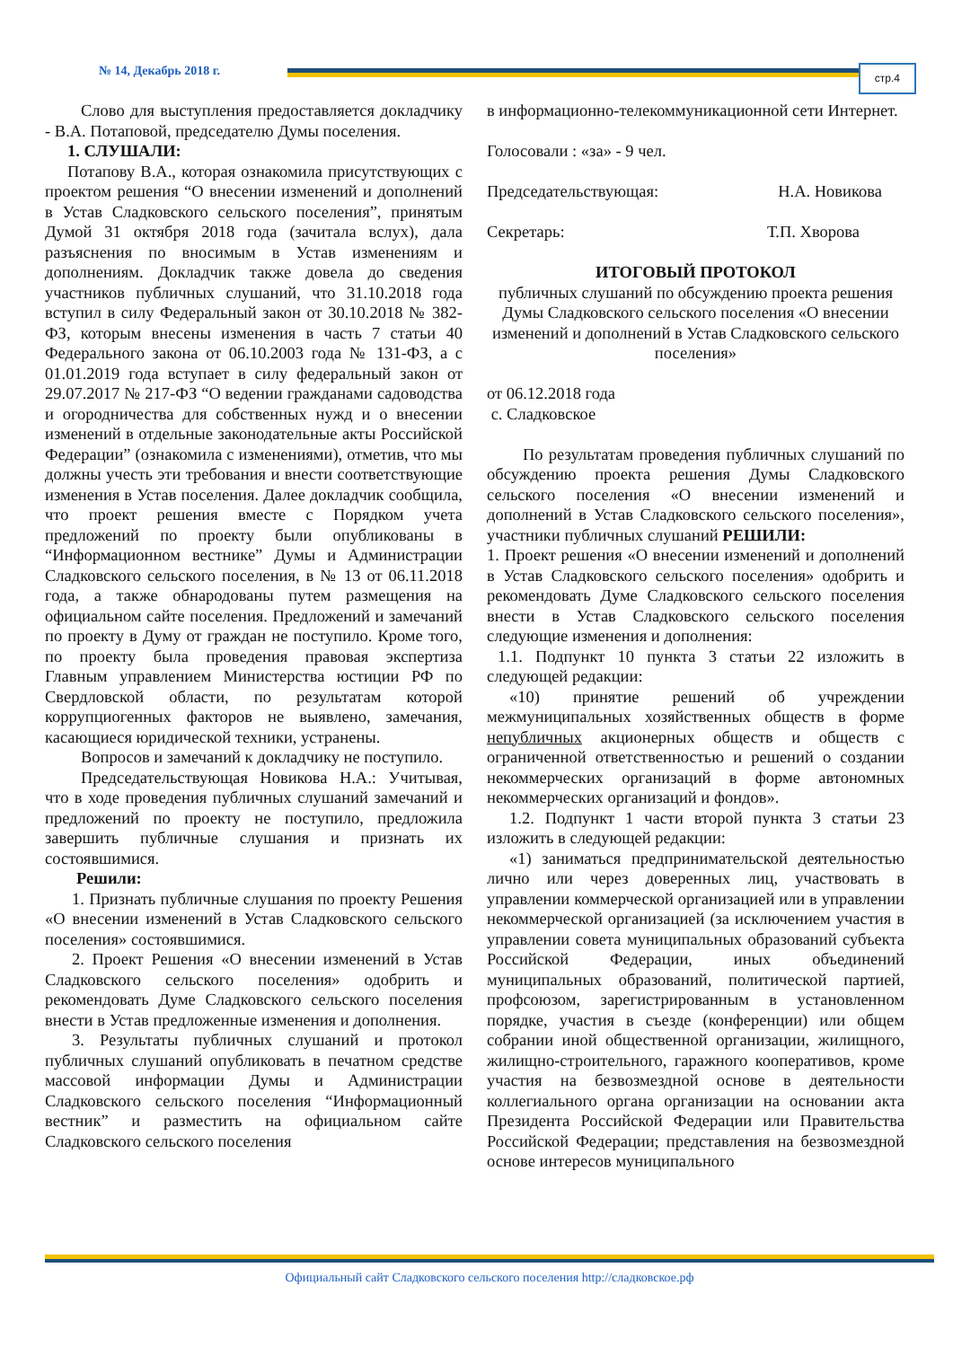№ 14, Декабрь 2018 г. стр.4
Слово для выступления предоставляется докладчику - В.А. Потаповой, председателю Думы поселения.
1. СЛУШАЛИ:
Потапову В.А., которая ознакомила присутствующих с проектом решения “О внесении изменений и дополнений в Устав Сладковского сельского поселения”, принятым Думой 31 октября 2018 года (зачитала вслух), дала разъяснения по вносимым в Устав изменениям и дополнениям. Докладчик также довела до сведения участников публичных слушаний, что 31.10.2018 года вступил в силу Федеральный закон от 30.10.2018 № 382-ФЗ, которым внесены изменения в часть 7 статьи 40 Федерального закона от 06.10.2003 года № 131-ФЗ, а с 01.01.2019 года вступает в силу федеральный закон от 29.07.2017 № 217-ФЗ “О ведении гражданами садоводства и огородничества для собственных нужд и о внесении изменений в отдельные законодательные акты Российской Федерации” (ознакомила с изменениями), отметив, что мы должны учесть эти требования и внести соответствующие изменения в Устав поселения. Далее докладчик сообщила, что проект решения вместе с Порядком учета предложений по проекту были опубликованы в “Информационном вестнике” Думы и Администрации Сладковского сельского поселения, в № 13 от 06.11.2018 года, а также обнародованы путем размещения на официальном сайте поселения. Предложений и замечаний по проекту в Думу от граждан не поступило. Кроме того, по проекту была проведения правовая экспертиза Главным управлением Министерства юстиции РФ по Свердловской области, по результатам которой коррупциогенных факторов не выявлено, замечания, касающиеся юридической техники, устранены.
Вопросов и замечаний к докладчику не поступило.
Председательствующая Новикова Н.А.: Учитывая, что в ходе проведения публичных слушаний замечаний и предложений по проекту не поступило, предложила завершить публичные слушания и признать их состоявшимися.
Решили:
1. Признать публичные слушания по проекту Решения «О внесении изменений в Устав Сладковского сельского поселения» состоявшимися.
2. Проект Решения «О внесении изменений в Устав Сладковского сельского поселения» одобрить и рекомендовать Думе Сладковского сельского поселения внести в Устав предложенные изменения и дополнения.
3. Результаты публичных слушаний и протокол публичных слушаний опубликовать в печатном средстве массовой информации Думы и Администрации Сладковского сельского поселения “Информационный вестник” и разместить на официальном сайте Сладковского сельского поселения
в информационно-телекоммуникационной сети Интернет.
Голосовали : «за» - 9 чел.
Председательствующая: Н.А. Новикова
Секретарь: Т.П. Хворова
ИТОГОВЫЙ ПРОТОКОЛ
публичных слушаний по обсуждению проекта решения Думы Сладковского сельского поселения «О внесении изменений и дополнений в Устав Сладковского сельского поселения»
от 06.12.2018 года
с. Сладковское
По результатам проведения публичных слушаний по обсуждению проекта решения Думы Сладковского сельского поселения «О внесении изменений и дополнений в Устав Сладковского сельского поселения», участники публичных слушаний РЕШИЛИ:
1. Проект решения «О внесении изменений и дополнений в Устав Сладковского сельского поселения» одобрить и рекомендовать Думе Сладковского сельского поселения внести в Устав Сладковского сельского поселения следующие изменения и дополнения:
1.1. Подпункт 10 пункта 3 статьи 22 изложить в следующей редакции:
«10) принятие решений об учреждении межмуниципальных хозяйственных обществ в форме непубличных акционерных обществ и обществ с ограниченной ответственностью и решений о создании некоммерческих организаций в форме автономных некоммерческих организаций и фондов».
1.2. Подпункт 1 части второй пункта 3 статьи 23 изложить в следующей редакции:
«1) заниматься предпринимательской деятельностью лично или через доверенных лиц, участвовать в управлении коммерческой организацией или в управлении некоммерческой организацией (за исключением участия в управлении совета муниципальных образований субъекта Российской Федерации, иных объединений муниципальных образований, политической партией, профсоюзом, зарегистрированным в установленном порядке, участия в съезде (конференции) или общем собрании иной общественной организации, жилищного, жилищно-строительного, гаражного кооперативов, кроме участия на безвозмездной основе в деятельности коллегиального органа организации на основании акта Президента Российской Федерации или Правительства Российской Федерации; представления на безвозмездной основе интересов муниципального
Официальный сайт Сладковского сельского поселения http://сладковское.рф